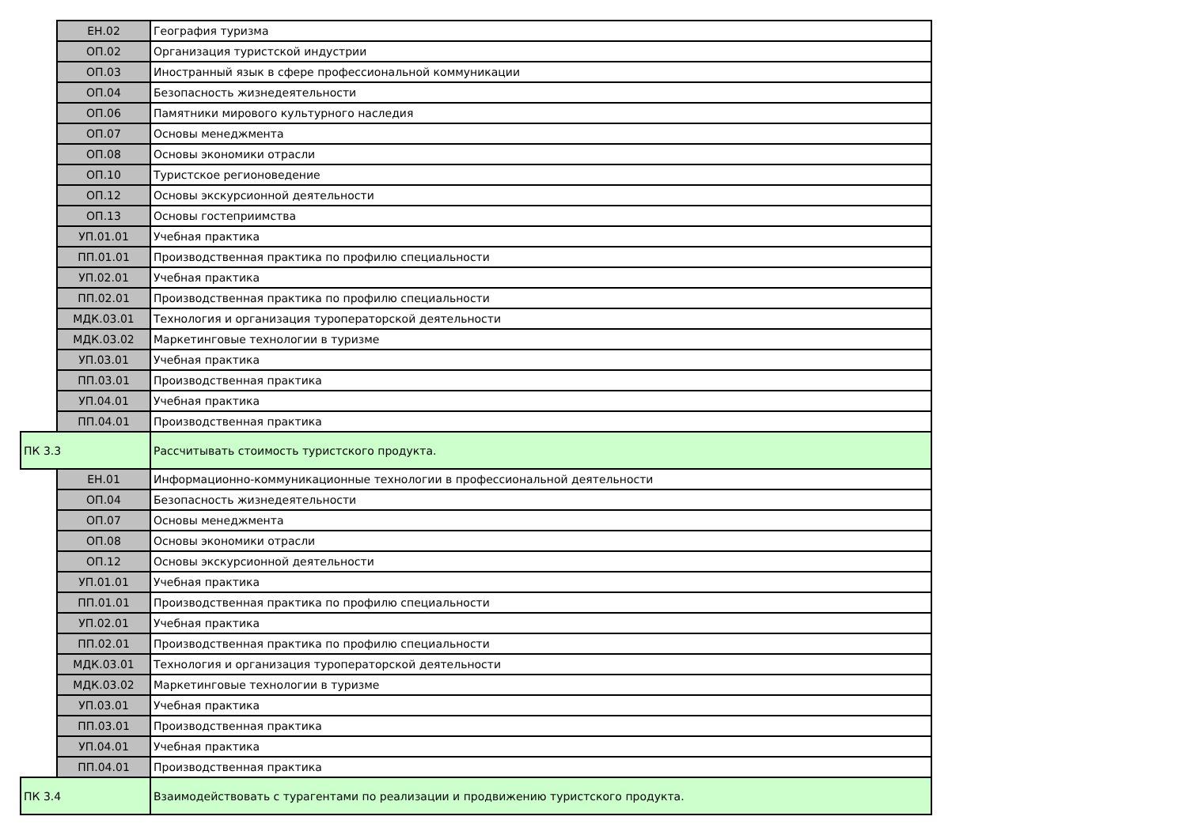| | ЕН.02 | География туризма |
| | ОП.02 | Организация туристской индустрии |
| | ОП.03 | Иностранный язык в сфере профессиональной коммуникации |
| | ОП.04 | Безопасность жизнедеятельности |
| | ОП.06 | Памятники мирового культурного наследия |
| | ОП.07 | Основы менеджмента |
| | ОП.08 | Основы экономики отрасли |
| | ОП.10 | Туристское регионоведение |
| | ОП.12 | Основы экскурсионной деятельности |
| | ОП.13 | Основы гостеприимства |
| | УП.01.01 | Учебная практика |
| | ПП.01.01 | Производственная практика по профилю специальности |
| | УП.02.01 | Учебная практика |
| | ПП.02.01 | Производственная практика по профилю специальности |
| | МДК.03.01 | Технология и организация туроператорской деятельности |
| | МДК.03.02 | Маркетинговые технологии в туризме |
| | УП.03.01 | Учебная практика |
| | ПП.03.01 | Производственная практика |
| | УП.04.01 | Учебная практика |
| | ПП.04.01 | Производственная практика |
| ПК 3.3 | | Рассчитывать стоимость туристского продукта. |
| | ЕН.01 | Информационно-коммуникационные технологии в профессиональной деятельности |
| | ОП.04 | Безопасность жизнедеятельности |
| | ОП.07 | Основы менеджмента |
| | ОП.08 | Основы экономики отрасли |
| | ОП.12 | Основы экскурсионной деятельности |
| | УП.01.01 | Учебная практика |
| | ПП.01.01 | Производственная практика по профилю специальности |
| | УП.02.01 | Учебная практика |
| | ПП.02.01 | Производственная практика по профилю специальности |
| | МДК.03.01 | Технология и организация туроператорской деятельности |
| | МДК.03.02 | Маркетинговые технологии в туризме |
| | УП.03.01 | Учебная практика |
| | ПП.03.01 | Производственная практика |
| | УП.04.01 | Учебная практика |
| | ПП.04.01 | Производственная практика |
| ПК 3.4 | | Взаимодействовать с турагентами по реализации и продвижению туристского продукта. |